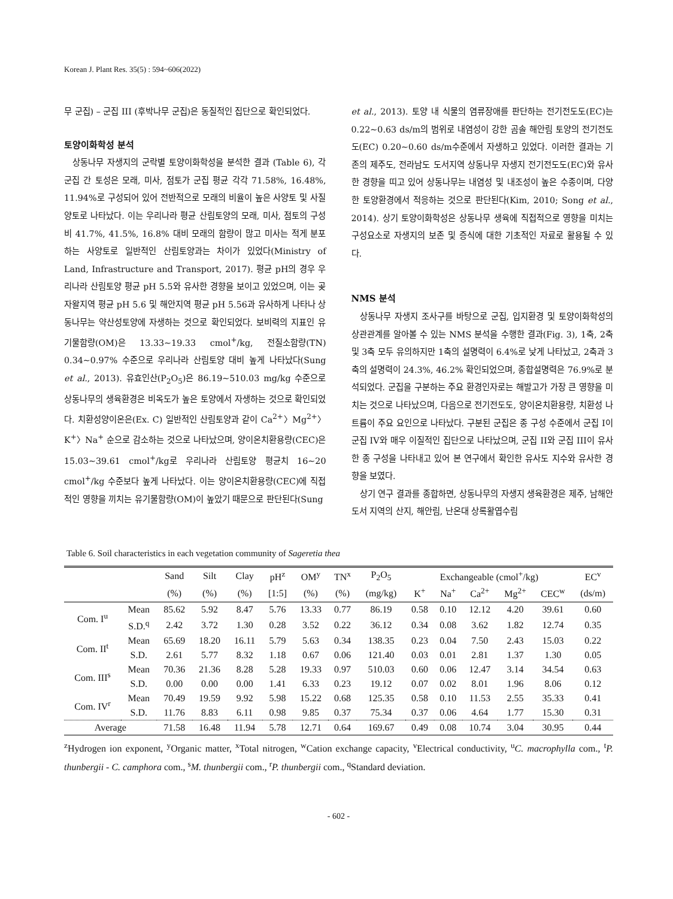Korean J. Plant Res. 35(5) : 594~606(2022)
무 군집) – 군집 III (후박나무 군집)은 동질적인 집단으로 확인되었다.
토양이화학성 분석
상동나무 자생지의 군락별 토양이화학성을 분석한 결과 (Table 6), 각 군집 간 토성은 모래, 미사, 점토가 군집 평균 각각 71.58%, 16.48%, 11.94%로 구성되어 있어 전반적으로 모래의 비율이 높은 사양토 및 사질양토로 나타났다. 이는 우리나라 평균 산림토양의 모래, 미사, 점토의 구성비 41.7%, 41.5%, 16.8% 대비 모래의 함량이 많고 미사는 적게 분포하는 사양토로 일반적인 산림토양과는 차이가 있었다(Ministry of Land, Infras­tructure and Transport, 2017). 평균 pH의 경우 우리나라 산림토양 평균 pH 5.5와 유사한 경향을 보이고 있었으며, 이는 곶자왈지역 평균 pH 5.6 및 해안지역 평균 pH 5.56과 유사하게 나타나 상동나무는 약산성토양에 자생하는 것으로 확인되었다. 보비력의 지표인 유기물함량(OM)은 13.33~19.33 cmol<sup>+</sup>/kg, 전질소함량(TN) 0.34~0.97% 수준으로 우리나라 산림토양 대비 높게 나타났다(Sung et al., 2013). 유효인산(P<sub>2</sub>O<sub>5</sub>)은 86.19~510.03 mg/kg 수준으로 상동나무의 생육환경은 비옥도가 높은 토양에서 자생하는 것으로 확인되었다. 치환성양이온은(Ex. C) 일반적인 산림토양과 같이 Ca<sup>2+</sup>〉Mg<sup>2+</sup>〉K<sup>+</sup>〉Na<sup>+</sup> 순으로 감소하는 것으로 나타났으며, 양이온치환용량(CEC)은 15.03~39.61 cmol<sup>+</sup>/kg로 우리나라 산림토양 평균치 16~20 cmol<sup>+</sup>/kg 수준보다 높게 나타났다. 이는 양이온치환용량(CEC)에 직접적인 영향을 끼치는 유기물함량(OM)이 높았기 때문으로 판단된다(Sung
et al., 2013). 토양 내 식물의 염류장애를 판단하는 전기전도도(EC)는 0.22~0.63 ds/m의 범위로 내염성이 강한 곰솔 해안림 토양의 전기전도도(EC) 0.20~0.60 ds/m수준에서 자생하고 있었다. 이러한 결과는 기존의 제주도, 전라남도 도서지역 상동나무 자생지 전기전도도(EC)와 유사한 경향을 띠고 있어 상동나무는 내염성 및 내조성이 높은 수종이며, 다양한 토양환경에서 적응하는 것으로 판단된다(Kim, 2010; Song et al., 2014). 상기 토양이화학성은 상동나무 생육에 직접적으로 영향을 미치는 구성요소로 자생지의 보존 및 증식에 대한 기초적인 자료로 활용될 수 있다.
NMS 분석
상동나무 자생지 조사구를 바탕으로 군집, 입지환경 및 토양이화학성의 상관관계를 알아볼 수 있는 NMS 분석을 수행한 결과(Fig. 3), 1축, 2축 및 3축 모두 유의하지만 1축의 설명력이 6.4%로 낮게 나타났고, 2축과 3축의 설명력이 24.3%, 46.2% 확인되었으며, 종합설명력은 76.9%로 분석되었다. 군집을 구분하는 주요 환경인자로는 해발고가 가장 큰 영향을 미치는 것으로 나타났으며, 다음으로 전기전도도, 양이온치환용량, 치환성 나트륨이 주요 요인으로 나타났다. 구분된 군집은 종 구성 수준에서 군집 I이 군집 IV와 매우 이질적인 집단으로 나타났으며, 군집 II와 군집 III이 유사한 종 구성을 나타내고 있어 본 연구에서 확인한 유사도 지수와 유사한 경향을 보였다.
상기 연구 결과를 종합하면, 상동나무의 자생지 생육환경은 제주, 남해안 도서 지역의 산지, 해안림, 난온대 상록활엽수림
Table 6. Soil characteristics in each vegetation community of Sageretia thea
| | | Sand | Silt | Clay | pH<sup>z</sup> | OM<sup>y</sup> | TN<sup>x</sup> | P<sub>2</sub>O<sub>5</sub> | Exchangeable (cmol<sup>+</sup>/kg) | | | | | EC<sup>v</sup> |
| --- | --- | --- | --- | --- | --- | --- | --- | --- | --- | --- | --- | --- | --- | --- |
| | | (%) | (%) | (%) | [1:5] | (%) | (%) | (mg/kg) | K<sup>+</sup> | Na<sup>+</sup> | Ca<sup>2+</sup> | Mg<sup>2+</sup> | CEC<sup>w</sup> | (ds/m) |
| Com. I<sup>u</sup> | Mean | 85.62 | 5.92 | 8.47 | 5.76 | 13.33 | 0.77 | 86.19 | 0.58 | 0.10 | 12.12 | 4.20 | 39.61 | 0.60 |
| | S.D.<sup>q</sup> | 2.42 | 3.72 | 1.30 | 0.28 | 3.52 | 0.22 | 36.12 | 0.34 | 0.08 | 3.62 | 1.82 | 12.74 | 0.35 |
| Com. II<sup>t</sup> | Mean | 65.69 | 18.20 | 16.11 | 5.79 | 5.63 | 0.34 | 138.35 | 0.23 | 0.04 | 7.50 | 2.43 | 15.03 | 0.22 |
| | S.D. | 2.61 | 5.77 | 8.32 | 1.18 | 0.67 | 0.06 | 121.40 | 0.03 | 0.01 | 2.81 | 1.37 | 1.30 | 0.05 |
| Com. III<sup>s</sup> | Mean | 70.36 | 21.36 | 8.28 | 5.28 | 19.33 | 0.97 | 510.03 | 0.60 | 0.06 | 12.47 | 3.14 | 34.54 | 0.63 |
| | S.D. | 0.00 | 0.00 | 0.00 | 1.41 | 6.33 | 0.23 | 19.12 | 0.07 | 0.02 | 8.01 | 1.96 | 8.06 | 0.12 |
| Com. IV<sup>r</sup> | Mean | 70.49 | 19.59 | 9.92 | 5.98 | 15.22 | 0.68 | 125.35 | 0.58 | 0.10 | 11.53 | 2.55 | 35.33 | 0.41 |
| | S.D. | 11.76 | 8.83 | 6.11 | 0.98 | 9.85 | 0.37 | 75.34 | 0.37 | 0.06 | 4.64 | 1.77 | 15.30 | 0.31 |
| Average | | 71.58 | 16.48 | 11.94 | 5.78 | 12.71 | 0.64 | 169.67 | 0.49 | 0.08 | 10.74 | 3.04 | 30.95 | 0.44 |
<sup>z</sup> Hydrogen ion exponent, <sup>y</sup>Organic matter, <sup>x</sup>Total nitrogen, <sup>w</sup>Cation exchange capacity, <sup>v</sup>Electrical conductivity, <sup>u</sup>C. macrophylla com., <sup>t</sup>P. thunbergii - C. camphora com., <sup>s</sup>M. thunbergii com., <sup>r</sup>P. thunbergii com., <sup>q</sup>Standard deviation.
- 602 -